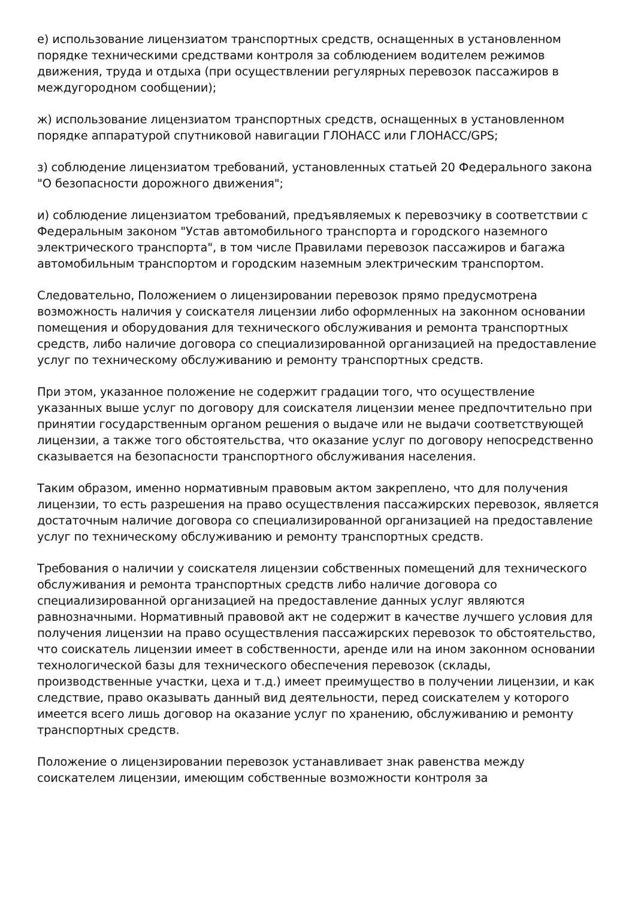е) использование лицензиатом транспортных средств, оснащенных в установленном порядке техническими средствами контроля за соблюдением водителем режимов движения, труда и отдыха (при осуществлении регулярных перевозок пассажиров в междугородном сообщении);
ж) использование лицензиатом транспортных средств, оснащенных в установленном порядке аппаратурой спутниковой навигации ГЛОНАСС или ГЛОНАСС/GPS;
з) соблюдение лицензиатом требований, установленных статьей 20 Федерального закона "О безопасности дорожного движения";
и) соблюдение лицензиатом требований, предъявляемых к перевозчику в соответствии с Федеральным законом "Устав автомобильного транспорта и городского наземного электрического транспорта", в том числе Правилами перевозок пассажиров и багажа автомобильным транспортом и городским наземным электрическим транспортом.
Следовательно, Положением о лицензировании перевозок прямо предусмотрена возможность наличия у соискателя лицензии либо оформленных на законном основании помещения и оборудования для технического обслуживания и ремонта транспортных средств, либо наличие договора со специализированной организацией на предоставление услуг по техническому обслуживанию и ремонту транспортных средств.
При этом, указанное положение не содержит градации того, что осуществление указанных выше услуг по договору для соискателя лицензии менее предпочтительно при принятии государственным органом решения о выдаче или не выдачи соответствующей лицензии, а также того обстоятельства, что оказание услуг по договору непосредственно сказывается на безопасности транспортного обслуживания населения.
Таким образом, именно нормативным правовым актом закреплено, что для получения лицензии, то есть разрешения на право осуществления пассажирских перевозок, является достаточным наличие договора со специализированной организацией на предоставление услуг по техническому обслуживанию и ремонту транспортных средств.
Требования о наличии у соискателя лицензии собственных помещений для технического обслуживания и ремонта транспортных средств либо наличие договора со специализированной организацией на предоставление данных услуг являются равнозначными. Нормативный правовой акт не содержит в качестве лучшего условия для получения лицензии на право осуществления пассажирских перевозок то обстоятельство, что соискатель лицензии имеет в собственности, аренде или на ином законном основании технологической базы для технического обеспечения перевозок (склады, производственные участки, цеха и т.д.) имеет преимущество в получении лицензии, и как следствие, право оказывать данный вид деятельности, перед соискателем у которого имеется всего лишь договор на оказание услуг по хранению, обслуживанию и ремонту транспортных средств.
Положение о лицензировании перевозок устанавливает знак равенства между соискателем лицензии, имеющим собственные возможности контроля за